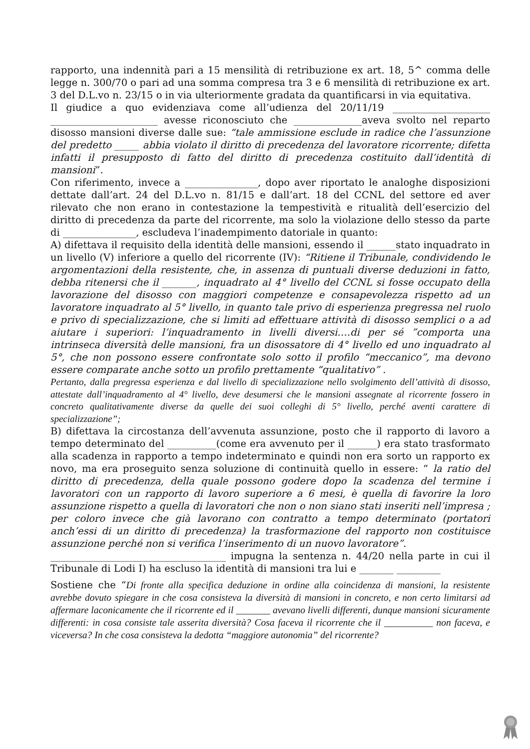rapporto, una indennità pari a 15 mensilità di retribuzione ex art. 18, 5^ comma delle legge n. 300/70 o pari ad una somma compresa tra 3 e 6 mensilità di retribuzione ex art. 3 del D.L.vo n. 23/15 o in via ulteriormente gradata da quantificarsi in via equitativa.
Il giudice a quo evidenziava come all’udienza del 20/11/19 ____________________ ______________________ avesse riconosciuto che ______________aveva svolto nel reparto disosso mansioni diverse dalle sue: “tale ammissione esclude in radice che l’assunzione del predetto _____ abbia violato il diritto di precedenza del lavoratore ricorrente; difetta infatti il presupposto di fatto del diritto di precedenza costituito dall’identità di mansioni”.
Con riferimento, invece a _______________, dopo aver riportato le analoghe disposizioni dettate dall’art. 24 del D.L.vo n. 81/15 e dall’art. 18 del CCNL del settore ed aver rilevato che non erano in contestazione la tempestività e ritualità dell’esercizio del diritto di precedenza da parte del ricorrente, ma solo la violazione dello stesso da parte di _______________, escludeva l’inadempimento datoriale in quanto:
A) difettava il requisito della identità delle mansioni, essendo il ______stato inquadrato in un livello (V) inferiore a quello del ricorrente (IV): “Ritiene il Tribunale, condividendo le argomentazioni della resistente, che, in assenza di puntuali diverse deduzioni in fatto, debba ritenersi che il _______, inquadrato al 4° livello del CCNL si fosse occupato della lavorazione del disosso con maggiori competenze e consapevolezza rispetto ad un lavoratore inquadrato al 5° livello, in quanto tale privo di esperienza pregressa nel ruolo e privo di specializzazione, che si limiti ad effettuare attività di disosso semplici o a ad aiutare i superiori: l’inquadramento in livelli diversi….di per sé ”comporta una intrinseca diversità delle mansioni, fra un disossatore di 4° livello ed uno inquadrato al 5°, che non possono essere confrontate solo sotto il profilo “meccanico”, ma devono essere comparate anche sotto un profilo prettamente “qualitativo” .
Pertanto, dalla pregressa esperienza e dal livello di specializzazione nello svolgimento dell’attività di disosso, attestate dall’inquadramento al 4° livello, deve desumersi che le mansioni assegnate al ricorrente fossero in concreto qualitativamente diverse da quelle dei suoi colleghi di 5° livello, perché aventi carattere di specializzazione”;
B) difettava la circostanza dell’avvenuta assunzione, posto che il rapporto di lavoro a tempo determinato del __________(come era avvenuto per il ______) era stato trasformato alla scadenza in rapporto a tempo indeterminato e quindi non era sorto un rapporto ex novo, ma era proseguito senza soluzione di continuità quello in essere: “ la ratio del diritto di precedenza, della quale possono godere dopo la scadenza del termine i lavoratori con un rapporto di lavoro superiore a 6 mesi, è quella di favorire la loro assunzione rispetto a quella di lavoratori che non o non siano stati inseriti nell’impresa ; per coloro invece che già lavorano con contratto a tempo determinato (portatori anch’essi di un diritto di precedenza) la trasformazione del rapporto non costituisce assunzione perché non si verifica l’inserimento di un nuovo lavoratore”.
____________________________________ impugna la sentenza n. 44/20 nella parte in cui il Tribunale di Lodi I) ha escluso la identità di mansioni tra lui e _______ _________
Sostiene che “Di fronte alla specifica deduzione in ordine alla coincidenza di mansioni, la resistente avrebbe dovuto spiegare in che cosa consisteva la diversità di mansioni in concreto, e non certo limitarsi ad affermare laconicamente che il ricorrente ed il _______ avevano livelli differenti, dunque mansioni sicuramente differenti: in cosa consiste tale asserita diversità? Cosa faceva il ricorrente che il __________ non faceva, e viceversa? In che cosa consisteva la dedotta “maggiore autonomia” del ricorrente?